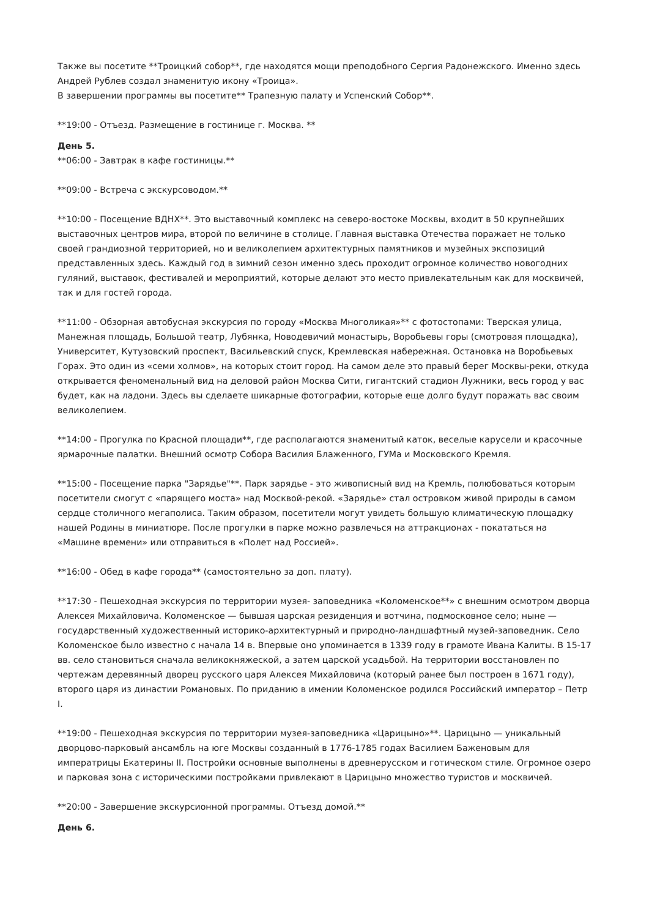Также вы посетите **Троицкий собор**, где находятся мощи преподобного Сергия Радонежского. Именно здесь Андрей Рублев создал знаменитую икону «Троица».
В завершении программы вы посетите** Трапезную палату и Успенский Собор**.
**19:00 - Отъезд. Размещение в гостинице г. Москва. **
День 5.
**06:00 - Завтрак в кафе гостиницы.**
**09:00 - Встреча с экскурсоводом.**
**10:00 - Посещение ВДНХ**. Это выставочный комплекс на северо-востоке Москвы, входит в 50 крупнейших выставочных центров мира, второй по величине в столице. Главная выставка Отечества поражает не только своей грандиозной территорией, но и великолепием архитектурных памятников и музейных экспозиций представленных здесь. Каждый год в зимний сезон именно здесь проходит огромное количество новогодних гуляний, выставок, фестивалей и мероприятий, которые делают это место привлекательным как для москвичей, так и для гостей города.
**11:00 - Обзорная автобусная экскурсия по городу «Москва Многоликая»** с фотостопами: Тверская улица, Манежная площадь, Большой театр, Лубянка, Новодевичий монастырь, Воробьевы горы (смотровая площадка), Университет, Кутузовский проспект, Васильевский спуск, Кремлевская набережная. Остановка на Воробьевых Горах. Это один из «семи холмов», на которых стоит город. На самом деле это правый берег Москвы-реки, откуда открывается феноменальный вид на деловой район Москва Сити, гигантский стадион Лужники, весь город у вас будет, как на ладони. Здесь вы сделаете шикарные фотографии, которые еще долго будут поражать вас своим великолепием.
**14:00 - Прогулка по Красной площади**, где располагаются знаменитый каток, веселые карусели и красочные ярмарочные палатки. Внешний осмотр Собора Василия Блаженного, ГУМа и Московского Кремля.
**15:00 - Посещение парка "Зарядье"**. Парк зарядье - это живописный вид на Кремль, полюбоваться которым посетители смогут с «парящего моста» над Москвой-рекой. «Зарядье» стал островком живой природы в самом сердце столичного мегаполиса. Таким образом, посетители могут увидеть большую климатическую площадку нашей Родины в миниатюре. После прогулки в парке можно развлечься на аттракционах - покататься на «Машине времени» или отправиться в «Полет над Россией».
**16:00 - Обед в кафе города** (самостоятельно за доп. плату).
**17:30 - Пешеходная экскурсия по территории музея- заповедника «Коломенское**» с внешним осмотром дворца Алексея Михайловича. Коломенское — бывшая царская резиденция и вотчина, подмосковное село; ныне — государственный художественный историко-архитектурный и природно-ландшафтный музей-заповедник. Село Коломенское было известно с начала 14 в. Впервые оно упоминается в 1339 году в грамоте Ивана Калиты. В 15-17 вв. село становиться сначала великокняжеской, а затем царской усадьбой. На территории восстановлен по чертежам деревянный дворец русского царя Алексея Михайловича (который ранее был построен в 1671 году), второго царя из династии Романовых. По приданию в имении Коломенское родился Российский император – Петр I.
**19:00 - Пешеходная экскурсия по территории музея-заповедника «Царицыно»**. Царицыно — уникальный дворцово-парковый ансамбль на юге Москвы созданный в 1776-1785 годах Василием Баженовым для императрицы Екатерины II. Постройки основные выполнены в древнерусском и готическом стиле. Огромное озеро и парковая зона с историческими постройками привлекают в Царицыно множество туристов и москвичей.
**20:00 - Завершение экскурсионной программы. Отъезд домой.**
День 6.